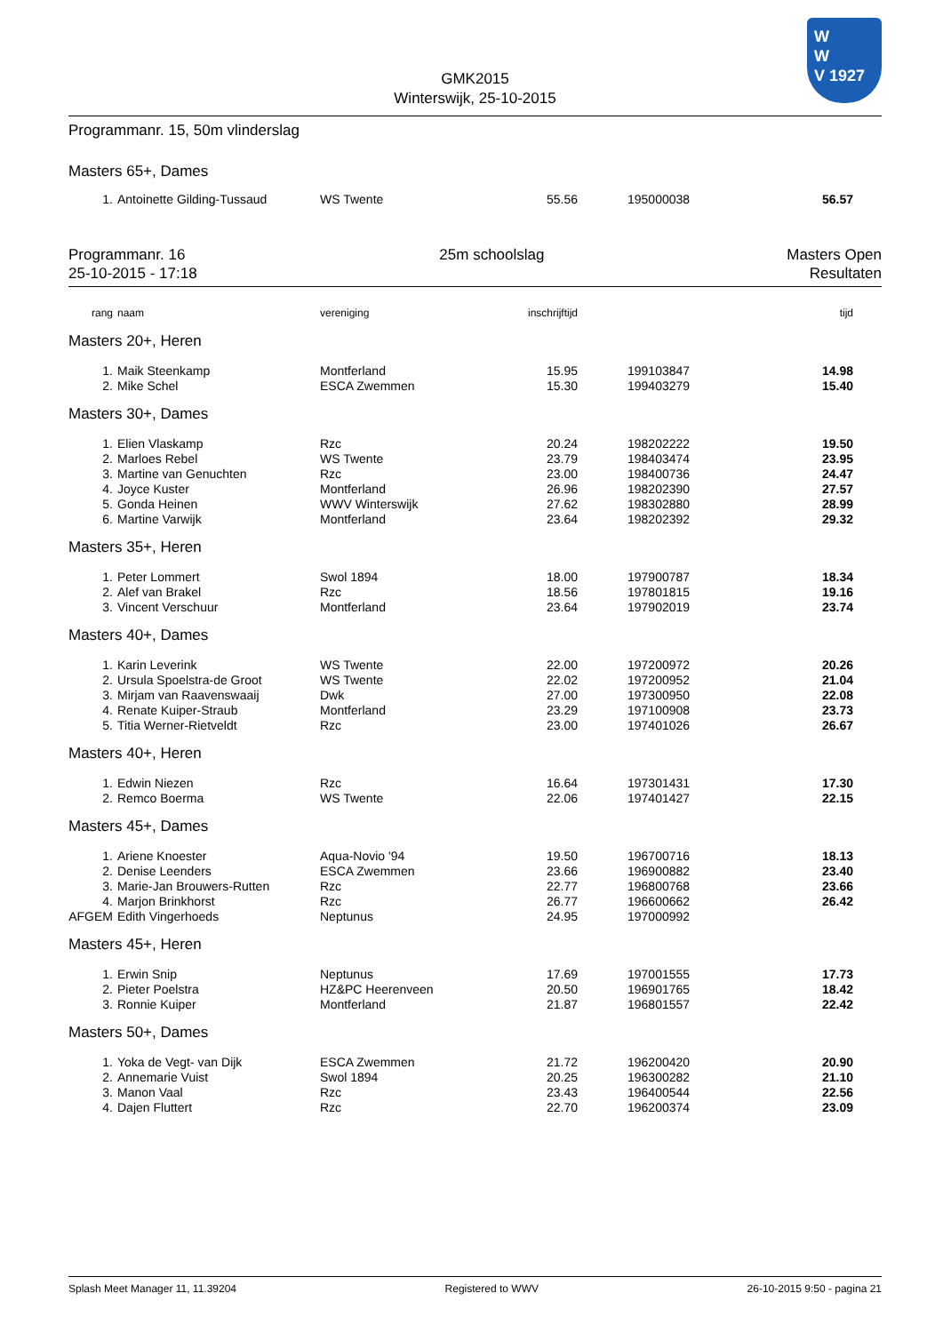W
W
V 1927
GMK2015
Winterswijk, 25-10-2015
Programmanr. 15, 50m vlinderslag
Masters 65+, Dames
| 1. | | Antoinette Gilding-Tussaud | WS Twente | 55.56 | | 195000038 | 56.57 | |
Programmanr. 16
25-10-2015 - 17:18
25m schoolslag Masters Open
Resultaten
| rang | | naam | vereniging | inschrijftijd | | | tijd | |
| Masters 20+, Heren | | | | | | | | |
| 1. | | Maik Steenkamp | Montferland | 15.95 | | 199103847 | 14.98 | |
| 2. | | Mike Schel | ESCA Zwemmen | 15.30 | | 199403279 | 15.40 | |
| Masters 30+, Dames | | | | | | | | |
| 1. | | Elien Vlaskamp | Rzc | 20.24 | | 198202222 | 19.50 | |
| 2. | | Marloes Rebel | WS Twente | 23.79 | | 198403474 | 23.95 | |
| 3. | | Martine van Genuchten | Rzc | 23.00 | | 198400736 | 24.47 | |
| 4. | | Joyce Kuster | Montferland | 26.96 | | 198202390 | 27.57 | |
| 5. | | Gonda Heinen | WWV Winterswijk | 27.62 | | 198302880 | 28.99 | |
| 6. | | Martine Varwijk | Montferland | 23.64 | | 198202392 | 29.32 | |
| Masters 35+, Heren | | | | | | | | |
| 1. | | Peter Lommert | Swol 1894 | 18.00 | | 197900787 | 18.34 | |
| 2. | | Alef van Brakel | Rzc | 18.56 | | 197801815 | 19.16 | |
| 3. | | Vincent Verschuur | Montferland | 23.64 | | 197902019 | 23.74 | |
| Masters 40+, Dames | | | | | | | | |
| 1. | | Karin Leverink | WS Twente | 22.00 | | 197200972 | 20.26 | |
| 2. | | Ursula Spoelstra-de Groot | WS Twente | 22.02 | | 197200952 | 21.04 | |
| 3. | | Mirjam van Raavenswaaij | Dwk | 27.00 | | 197300950 | 22.08 | |
| 4. | | Renate Kuiper-Straub | Montferland | 23.29 | | 197100908 | 23.73 | |
| 5. | | Titia Werner-Rietveldt | Rzc | 23.00 | | 197401026 | 26.67 | |
| Masters 40+, Heren | | | | | | | | |
| 1. | | Edwin Niezen | Rzc | 16.64 | | 197301431 | 17.30 | |
| 2. | | Remco Boerma | WS Twente | 22.06 | | 197401427 | 22.15 | |
| Masters 45+, Dames | | | | | | | | |
| 1. | | Ariene Knoester | Aqua-Novio '94 | 19.50 | | 196700716 | 18.13 | |
| 2. | | Denise Leenders | ESCA Zwemmen | 23.66 | | 196900882 | 23.40 | |
| 3. | | Marie-Jan Brouwers-Rutten | Rzc | 22.77 | | 196800768 | 23.66 | |
| 4. | | Marjon Brinkhorst | Rzc | 26.77 | | 196600662 | 26.42 | |
| AFGEM | | Edith Vingerhoeds | Neptunus | 24.95 | | 197000992 | | |
| Masters 45+, Heren | | | | | | | | |
| 1. | | Erwin Snip | Neptunus | 17.69 | | 197001555 | 17.73 | |
| 2. | | Pieter Poelstra | HZ&PC Heerenveen | 20.50 | | 196901765 | 18.42 | |
| 3. | | Ronnie Kuiper | Montferland | 21.87 | | 196801557 | 22.42 | |
| Masters 50+, Dames | | | | | | | | |
| 1. | | Yoka de Vegt- van Dijk | ESCA Zwemmen | 21.72 | | 196200420 | 20.90 | |
| 2. | | Annemarie Vuist | Swol 1894 | 20.25 | | 196300282 | 21.10 | |
| 3. | | Manon Vaal | Rzc | 23.43 | | 196400544 | 22.56 | |
| 4. | | Dajen Fluttert | Rzc | 22.70 | | 196200374 | 23.09 | |
Splash Meet Manager 11, 11.39204 Registered to WWV 26-10-2015 9:50 - pagina 21